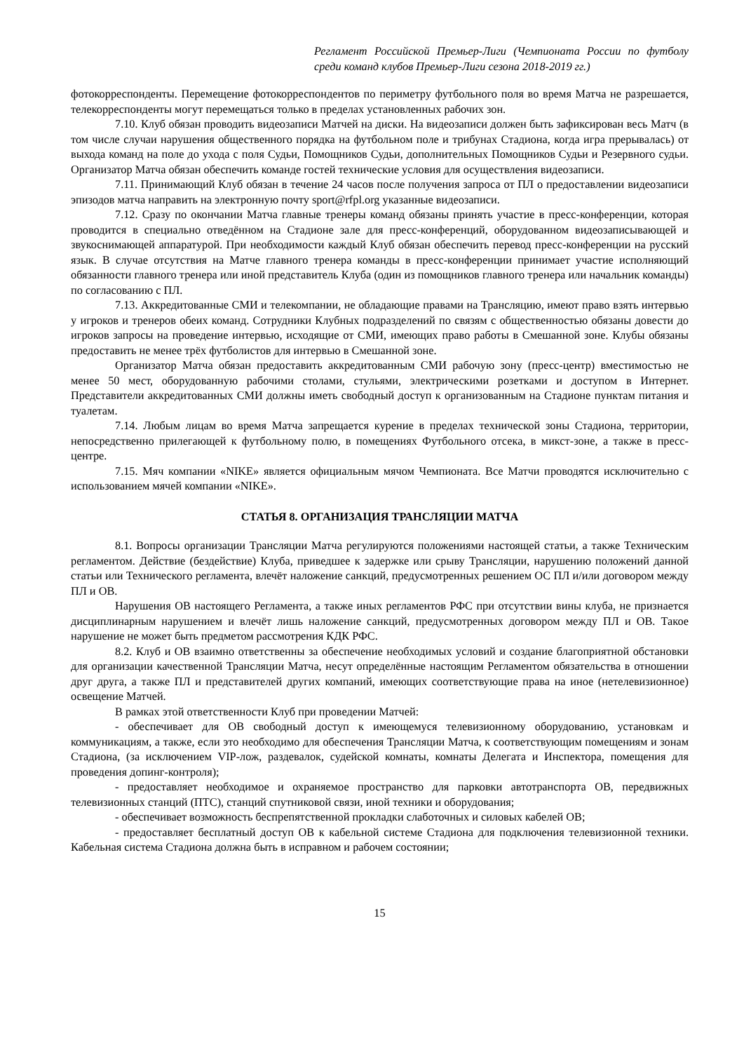Регламент Российской Премьер-Лиги (Чемпионата России по футболу среди команд клубов Премьер-Лиги сезона 2018-2019 гг.)
фотокорреспонденты. Перемещение фотокорреспондентов по периметру футбольного поля во время Матча не разрешается, телекорреспонденты могут перемещаться только в пределах установленных рабочих зон.
7.10. Клуб обязан проводить видеозаписи Матчей на диски. На видеозаписи должен быть зафиксирован весь Матч (в том числе случаи нарушения общественного порядка на футбольном поле и трибунах Стадиона, когда игра прерывалась) от выхода команд на поле до ухода с поля Судьи, Помощников Судьи, дополнительных Помощников Судьи и Резервного судьи. Организатор Матча обязан обеспечить команде гостей технические условия для осуществления видеозаписи.
7.11. Принимающий Клуб обязан в течение 24 часов после получения запроса от ПЛ о предоставлении видеозаписи эпизодов матча направить на электронную почту sport@rfpl.org указанные видеозаписи.
7.12. Сразу по окончании Матча главные тренеры команд обязаны принять участие в пресс-конференции, которая проводится в специально отведённом на Стадионе зале для пресс-конференций, оборудованном видеозаписывающей и звукоснимающей аппаратурой. При необходимости каждый Клуб обязан обеспечить перевод пресс-конференции на русский язык. В случае отсутствия на Матче главного тренера команды в пресс-конференции принимает участие исполняющий обязанности главного тренера или иной представитель Клуба (один из помощников главного тренера или начальник команды) по согласованию с ПЛ.
7.13. Аккредитованные СМИ и телекомпании, не обладающие правами на Трансляцию, имеют право взять интервью у игроков и тренеров обеих команд. Сотрудники Клубных подразделений по связям с общественностью обязаны довести до игроков запросы на проведение интервью, исходящие от СМИ, имеющих право работы в Смешанной зоне. Клубы обязаны предоставить не менее трёх футболистов для интервью в Смешанной зоне.
Организатор Матча обязан предоставить аккредитованным СМИ рабочую зону (пресс-центр) вместимостью не менее 50 мест, оборудованную рабочими столами, стульями, электрическими розетками и доступом в Интернет. Представители аккредитованных СМИ должны иметь свободный доступ к организованным на Стадионе пунктам питания и туалетам.
7.14. Любым лицам во время Матча запрещается курение в пределах технической зоны Стадиона, территории, непосредственно прилегающей к футбольному полю, в помещениях Футбольного отсека, в микст-зоне, а также в пресс-центре.
7.15. Мяч компании «NIKE» является официальным мячом Чемпионата. Все Матчи проводятся исключительно с использованием мячей компании «NIKE».
СТАТЬЯ 8. ОРГАНИЗАЦИЯ ТРАНСЛЯЦИИ МАТЧА
8.1. Вопросы организации Трансляции Матча регулируются положениями настоящей статьи, а также Техническим регламентом. Действие (бездействие) Клуба, приведшее к задержке или срыву Трансляции, нарушению положений данной статьи или Технического регламента, влечёт наложение санкций, предусмотренных решением ОС ПЛ и/или договором между ПЛ и ОВ.
Нарушения ОВ настоящего Регламента, а также иных регламентов РФС при отсутствии вины клуба, не признается дисциплинарным нарушением и влечёт лишь наложение санкций, предусмотренных договором между ПЛ и ОВ. Такое нарушение не может быть предметом рассмотрения КДК РФС.
8.2. Клуб и ОВ взаимно ответственны за обеспечение необходимых условий и создание благоприятной обстановки для организации качественной Трансляции Матча, несут определённые настоящим Регламентом обязательства в отношении друг друга, а также ПЛ и представителей других компаний, имеющих соответствующие права на иное (нетелевизионное) освещение Матчей.
В рамках этой ответственности Клуб при проведении Матчей:
- обеспечивает для ОВ свободный доступ к имеющемуся телевизионному оборудованию, установкам и коммуникациям, а также, если это необходимо для обеспечения Трансляции Матча, к соответствующим помещениям и зонам Стадиона, (за исключением VIP-лож, раздевалок, судейской комнаты, комнаты Делегата и Инспектора, помещения для проведения допинг-контроля);
- предоставляет необходимое и охраняемое пространство для парковки автотранспорта ОВ, передвижных телевизионных станций (ПТС), станций спутниковой связи, иной техники и оборудования;
- обеспечивает возможность беспрепятственной прокладки слаботочных и силовых кабелей ОВ;
- предоставляет бесплатный доступ ОВ к кабельной системе Стадиона для подключения телевизионной техники. Кабельная система Стадиона должна быть в исправном и рабочем состоянии;
15